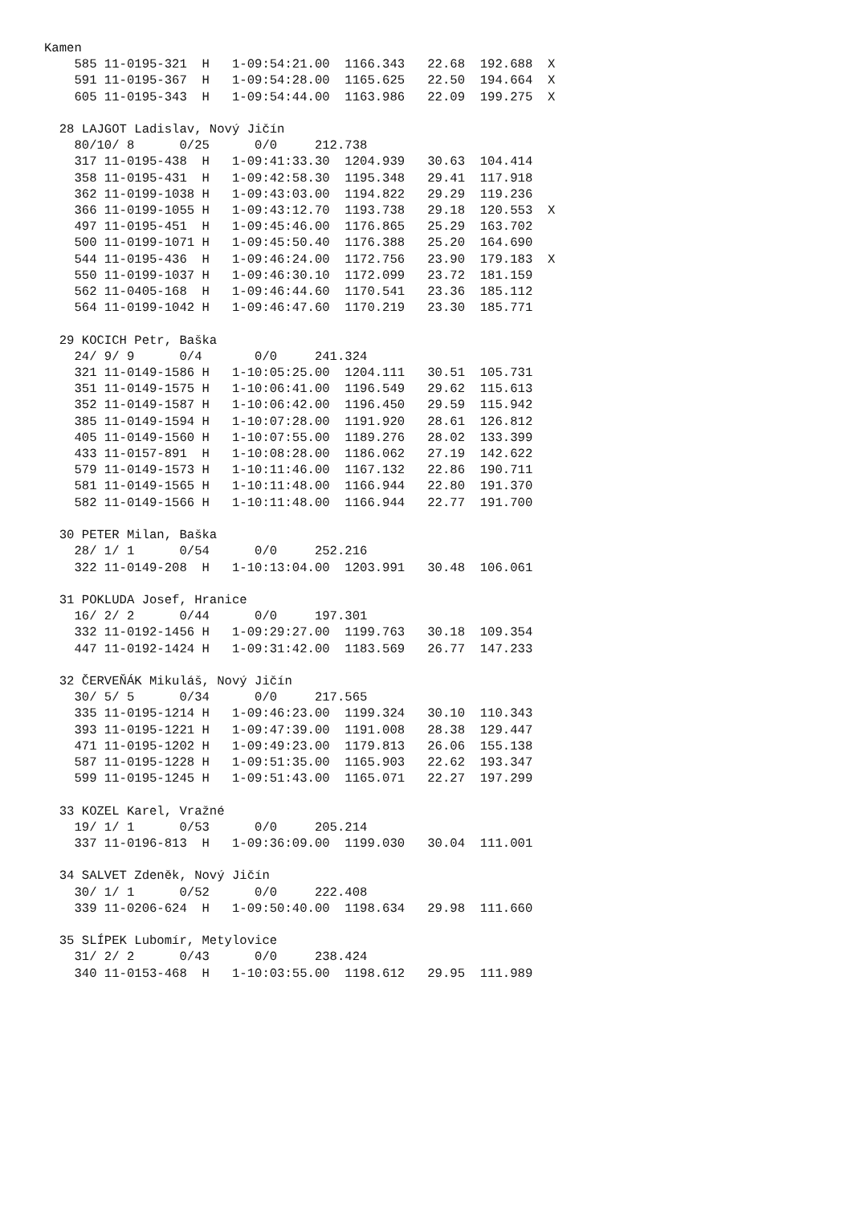Kamen
    585 11-0195-321  H   1-09:54:21.00  1166.343   22.68  192.688  X
    591 11-0195-367  H   1-09:54:28.00  1165.625   22.50  194.664  X
    605 11-0195-343  H   1-09:54:44.00  1163.986   22.09  199.275  X

  28 LAJGOT Ladislav, Nový Jičín
    80/10/ 8      0/25      0/0     212.738
    317 11-0195-438  H   1-09:41:33.30  1204.939   30.63  104.414
    358 11-0195-431  H   1-09:42:58.30  1195.348   29.41  117.918
    362 11-0199-1038 H   1-09:43:03.00  1194.822   29.29  119.236
    366 11-0199-1055 H   1-09:43:12.70  1193.738   29.18  120.553  X
    497 11-0195-451  H   1-09:45:46.00  1176.865   25.29  163.702
    500 11-0199-1071 H   1-09:45:50.40  1176.388   25.20  164.690
    544 11-0195-436  H   1-09:46:24.00  1172.756   23.90  179.183  X
    550 11-0199-1037 H   1-09:46:30.10  1172.099   23.72  181.159
    562 11-0405-168  H   1-09:46:44.60  1170.541   23.36  185.112
    564 11-0199-1042 H   1-09:46:47.60  1170.219   23.30  185.771

  29 KOCICH Petr, Baška
    24/ 9/ 9      0/4       0/0     241.324
    321 11-0149-1586 H   1-10:05:25.00  1204.111   30.51  105.731
    351 11-0149-1575 H   1-10:06:41.00  1196.549   29.62  115.613
    352 11-0149-1587 H   1-10:06:42.00  1196.450   29.59  115.942
    385 11-0149-1594 H   1-10:07:28.00  1191.920   28.61  126.812
    405 11-0149-1560 H   1-10:07:55.00  1189.276   28.02  133.399
    433 11-0157-891  H   1-10:08:28.00  1186.062   27.19  142.622
    579 11-0149-1573 H   1-10:11:46.00  1167.132   22.86  190.711
    581 11-0149-1565 H   1-10:11:48.00  1166.944   22.80  191.370
    582 11-0149-1566 H   1-10:11:48.00  1166.944   22.77  191.700

  30 PETER Milan, Baška
    28/ 1/ 1      0/54      0/0     252.216
    322 11-0149-208  H   1-10:13:04.00  1203.991   30.48  106.061

  31 POKLUDA Josef, Hranice
    16/ 2/ 2      0/44      0/0     197.301
    332 11-0192-1456 H   1-09:29:27.00  1199.763   30.18  109.354
    447 11-0192-1424 H   1-09:31:42.00  1183.569   26.77  147.233

  32 ČERVEŇÁK Mikuláš, Nový Jičín
    30/ 5/ 5      0/34      0/0     217.565
    335 11-0195-1214 H   1-09:46:23.00  1199.324   30.10  110.343
    393 11-0195-1221 H   1-09:47:39.00  1191.008   28.38  129.447
    471 11-0195-1202 H   1-09:49:23.00  1179.813   26.06  155.138
    587 11-0195-1228 H   1-09:51:35.00  1165.903   22.62  193.347
    599 11-0195-1245 H   1-09:51:43.00  1165.071   22.27  197.299

  33 KOZEL Karel, Vražné
    19/ 1/ 1      0/53      0/0     205.214
    337 11-0196-813  H   1-09:36:09.00  1199.030   30.04  111.001

  34 SALVET Zdeněk, Nový Jičín
    30/ 1/ 1      0/52      0/0     222.408
    339 11-0206-624  H   1-09:50:40.00  1198.634   29.98  111.660

  35 SLÍPEK Lubomír, Metylovice
    31/ 2/ 2      0/43      0/0     238.424
    340 11-0153-468  H   1-10:03:55.00  1198.612   29.95  111.989